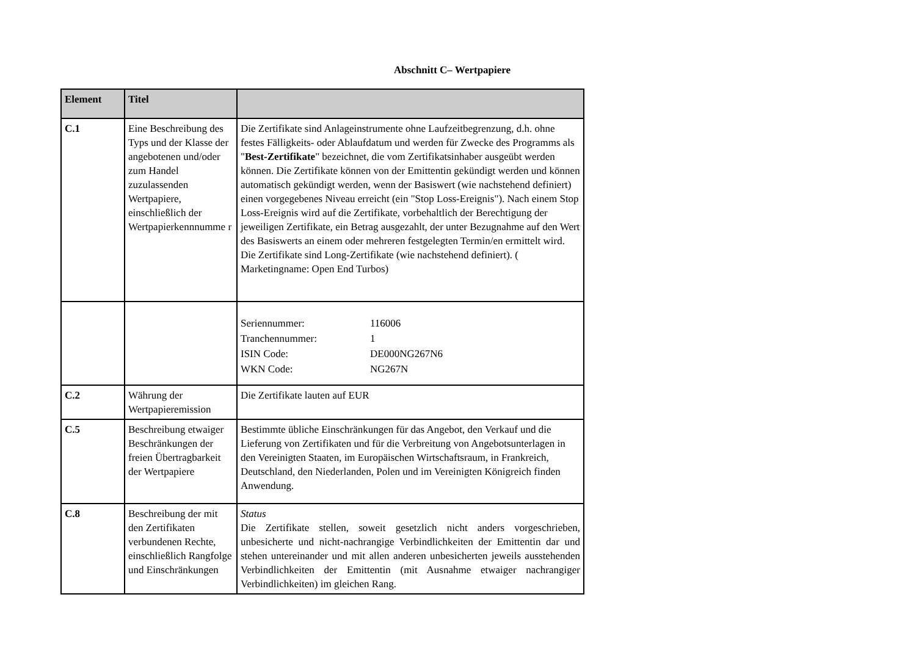Abschnitt C– Wertpapiere
| Element | Titel | |
| --- | --- | --- |
| C.1 | Eine Beschreibung des Typs und der Klasse der angebotenen und/oder zum Handel zuzulassenden Wertpapiere, einschließlich der Wertpapierkennnumme r | Die Zertifikate sind Anlageinstrumente ohne Laufzeitbegrenzung, d.h. ohne festes Fälligkeits- oder Ablaufdatum und werden für Zwecke des Programms als " Best-Zertifikate " bezeichnet, die vom Zertifikatsinhaber ausgeübt werden können. Die Zertifikate können von der Emittentin gekündigt werden und können automatisch gekündigt werden, wenn der Basiswert (wie nachstehend definiert) einen vorgegebenes Niveau erreicht (ein "Stop Loss-Ereignis"). Nach einem Stop Loss-Ereignis wird auf die Zertifikate, vorbehaltlich der Berechtigung der jeweiligen Zertifikate, ein Betrag ausgezahlt, der unter Bezugnahme auf den Wert des Basiswerts an einem oder mehreren festgelegten Termin/en ermittelt wird. Die Zertifikate sind Long-Zertifikate (wie nachstehend definiert). ( Marketingname: Open End Turbos) |
| | | / Seriennummer: / 116006 / / Tranchennummer: / 1 / / ISIN Code: / DE000NG267N6 / / WKN Code: / NG267N / |
| C.2 | Währung der Wertpapieremission | Die Zertifikate lauten auf EUR |
| C.5 | Beschreibung etwaiger Beschränkungen der freien Übertragbarkeit der Wertpapiere | Bestimmte übliche Einschränkungen für das Angebot, den Verkauf und die Lieferung von Zertifikaten und für die Verbreitung von Angebotsunterlagen in den Vereinigten Staaten, im Europäischen Wirtschaftsraum, in Frankreich, Deutschland, den Niederlanden, Polen und im Vereinigten Königreich finden Anwendung. |
| C.8 | Beschreibung der mit den Zertifikaten verbundenen Rechte, einschließlich Rangfolge und Einschränkungen | Status Die Zertifikate stellen, soweit gesetzlich nicht anders vorgeschrieben, unbesicherte und nicht-nachrangige Verbindlichkeiten der Emittentin dar und stehen untereinander und mit allen anderen unbesicherten jeweils ausstehenden Verbindlichkeiten der Emittentin (mit Ausnahme etwaiger nachrangiger Verbindlichkeiten) im gleichen Rang. |